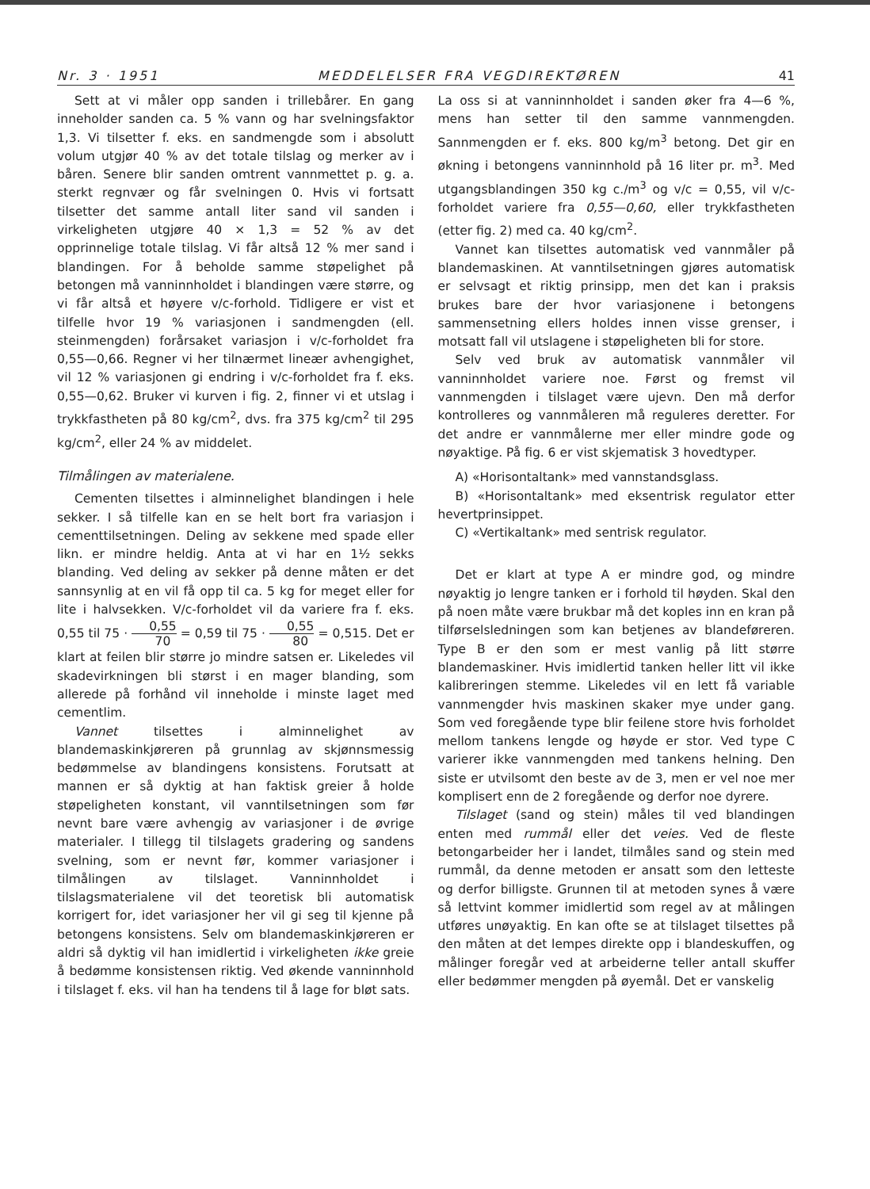Nr. 3 · 1951 MEDDELELSER FRA VEGDIREKTØREN 41
Sett at vi måler opp sanden i trillebårer. En gang inneholder sanden ca. 5 % vann og har svelningsfaktor 1,3. Vi tilsetter f. eks. en sandmengde som i absolutt volum utgjør 40 % av det totale tilslag og merker av i båren. Senere blir sanden omtrent vannmettet p. g. a. sterkt regnvær og får svelningen 0. Hvis vi fortsatt tilsetter det samme antall liter sand vil sanden i virkeligheten utgjøre 40 × 1,3 = 52 % av det opprinnelige totale tilslag. Vi får altså 12 % mer sand i blandingen. For å beholde samme støpelighet på betongen må vanninnholdet i blandingen være større, og vi får altså et høyere v/c-forhold. Tidligere er vist et tilfelle hvor 19 % variasjonen i sandmengden (ell. steinmengden) forårsaket variasjon i v/c-forholdet fra 0,55—0,66. Regner vi her tilnærmet lineær avhengighet, vil 12 % variasjonen gi endring i v/c-forholdet fra f. eks. 0,55—0,62. Bruker vi kurven i fig. 2, finner vi et utslag i trykkfastheten på 80 kg/cm<sup>2</sup>, dvs. fra 375 kg/cm<sup>2</sup> til 295 kg/cm<sup>2</sup>, eller 24 % av middelet.
Tilmålingen av materialene.
Cementen tilsettes i alminnelighet blandingen i hele sekker. I så tilfelle kan en se helt bort fra variasjon i cementtilsetningen. Deling av sekkene med spade eller likn. er mindre heldig. Anta at vi har en 1½ sekks blanding. Ved deling av sekker på denne måten er det sannsynlig at en vil få opp til ca. 5 kg for meget eller for lite i halvsekken. V/c-forholdet vil da variere fra f. eks. 0,55 til 75 · 0,55 70 = 0,59 til 75 · 0,55 80 = 0,515. Det er klart at feilen blir større jo mindre satsen er. Likeledes vil skadevirkningen bli størst i en mager blanding, som allerede på forhånd vil inneholde i minste laget med cementlim.
Vannet tilsettes i alminnelighet av blandemaskinkjøreren på grunnlag av skjønnsmessig bedømmelse av blandingens konsistens. Forutsatt at mannen er så dyktig at han faktisk greier å holde støpeligheten konstant, vil vanntilsetningen som før nevnt bare være avhengig av variasjoner i de øvrige materialer. I tillegg til tilslagets gradering og sandens svelning, som er nevnt før, kommer variasjoner i tilmålingen av tilslaget. Vanninnholdet i tilslagsmaterialene vil det teoretisk bli automatisk korrigert for, idet variasjoner her vil gi seg til kjenne på betongens konsistens. Selv om blandemaskinkjøreren er aldri så dyktig vil han imidlertid i virkeligheten ikke greie å bedømme konsistensen riktig. Ved økende vanninnhold i tilslaget f. eks. vil han ha tendens til å lage for bløt sats.
La oss si at vanninnholdet i sanden øker fra 4—6 %, mens han setter til den samme vannmengden. Sannmengden er f. eks. 800 kg/m<sup>3</sup> betong. Det gir en økning i betongens vanninnhold på 16 liter pr. m<sup>3</sup>. Med utgangsblandingen 350 kg c./m<sup>3</sup> og v/c = 0,55, vil v/c-forholdet variere fra 0,55—0,60, eller trykkfastheten (etter fig. 2) med ca. 40 kg/cm<sup>2</sup>.
Vannet kan tilsettes automatisk ved vannmåler på blandemaskinen. At vanntilsetningen gjøres automatisk er selvsagt et riktig prinsipp, men det kan i praksis brukes bare der hvor variasjonene i betongens sammensetning ellers holdes innen visse grenser, i motsatt fall vil utslagene i støpeligheten bli for store.
Selv ved bruk av automatisk vannmåler vil vanninnholdet variere noe. Først og fremst vil vannmengden i tilslaget være ujevn. Den må derfor kontrolleres og vannmåleren må reguleres deretter. For det andre er vannmålerne mer eller mindre gode og nøyaktige. På fig. 6 er vist skjematisk 3 hovedtyper.
A) «Horisontaltank» med vannstandsglass.
B) «Horisontaltank» med eksentrisk regulator etter hevertprinsippet.
C) «Vertikaltank» med sentrisk regulator.
Det er klart at type A er mindre god, og mindre nøyaktig jo lengre tanken er i forhold til høyden. Skal den på noen måte være brukbar må det koples inn en kran på tilførselsledningen som kan betjenes av blandeføreren. Type B er den som er mest vanlig på litt større blandemaskiner. Hvis imidlertid tanken heller litt vil ikke kalibreringen stemme. Likeledes vil en lett få variable vannmengder hvis maskinen skaker mye under gang. Som ved foregående type blir feilene store hvis forholdet mellom tankens lengde og høyde er stor. Ved type C varierer ikke vannmengden med tankens helning. Den siste er utvilsomt den beste av de 3, men er vel noe mer komplisert enn de 2 foregående og derfor noe dyrere.
Tilslaget (sand og stein) måles til ved blandingen enten med rummål eller det veies. Ved de fleste betongarbeider her i landet, tilmåles sand og stein med rummål, da denne metoden er ansatt som den letteste og derfor billigste. Grunnen til at metoden synes å være så lettvint kommer imidlertid som regel av at målingen utføres unøyaktig. En kan ofte se at tilslaget tilsettes på den måten at det lempes direkte opp i blandeskuffen, og målinger foregår ved at arbeiderne teller antall skuffer eller bedømmer mengden på øyemål. Det er vanskelig